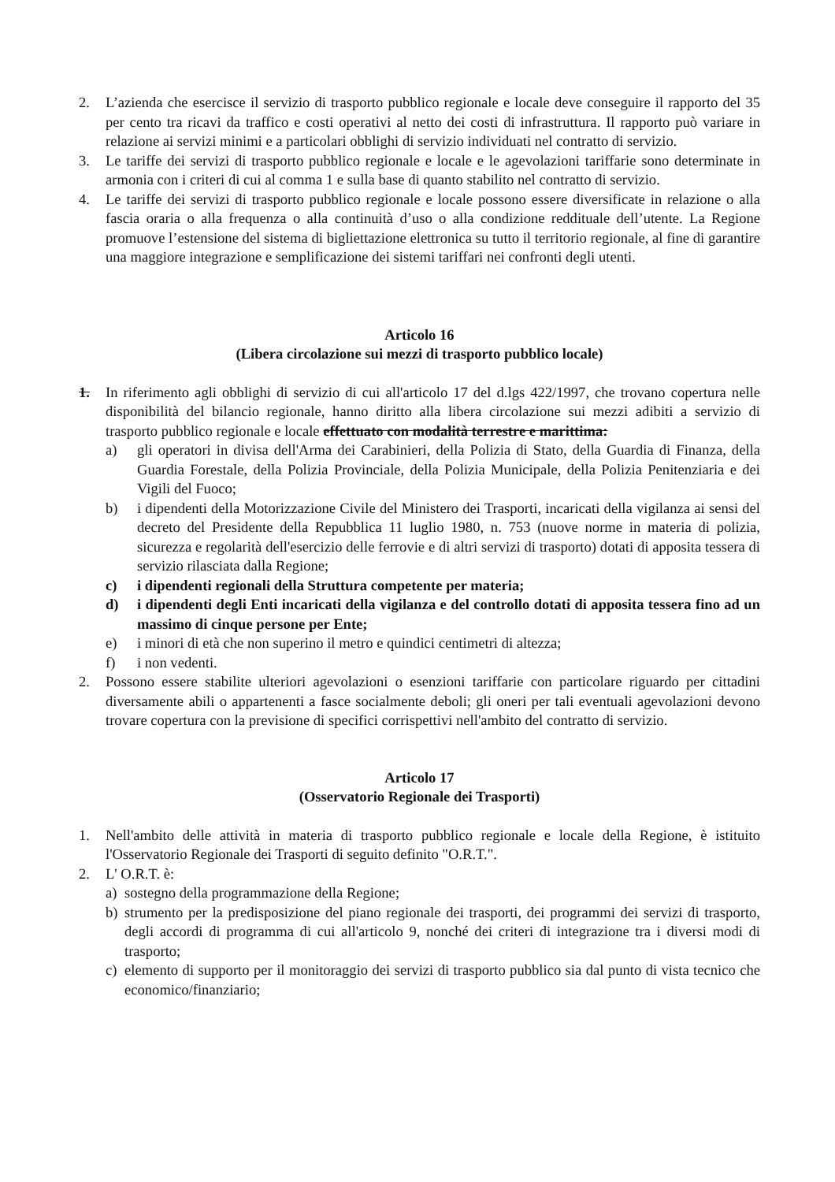2. L’azienda che esercisce il servizio di trasporto pubblico regionale e locale deve conseguire il rapporto del 35 per cento tra ricavi da traffico e costi operativi al netto dei costi di infrastruttura. Il rapporto può variare in relazione ai servizi minimi e a particolari obblighi di servizio individuati nel contratto di servizio.
3. Le tariffe dei servizi di trasporto pubblico regionale e locale e le agevolazioni tariffarie sono determinate in armonia con i criteri di cui al comma 1 e sulla base di quanto stabilito nel contratto di servizio.
4. Le tariffe dei servizi di trasporto pubblico regionale e locale possono essere diversificate in relazione o alla fascia oraria o alla frequenza o alla continuità d’uso o alla condizione reddituale dell’utente. La Regione promuove l’estensione del sistema di bigliettazione elettronica su tutto il territorio regionale, al fine di garantire una maggiore integrazione e semplificazione dei sistemi tariffari nei confronti degli utenti.
Articolo 16
(Libera circolazione sui mezzi di trasporto pubblico locale)
1. In riferimento agli obblighi di servizio di cui all'articolo 17 del d.lgs 422/1997, che trovano copertura nelle disponibilità del bilancio regionale, hanno diritto alla libera circolazione sui mezzi adibiti a servizio di trasporto pubblico regionale e locale effettuato con modalità terrestre e marittima:
a) gli operatori in divisa dell'Arma dei Carabinieri, della Polizia di Stato, della Guardia di Finanza, della Guardia Forestale, della Polizia Provinciale, della Polizia Municipale, della Polizia Penitenziaria e dei Vigili del Fuoco;
b) i dipendenti della Motorizzazione Civile del Ministero dei Trasporti, incaricati della vigilanza ai sensi del decreto del Presidente della Repubblica 11 luglio 1980, n. 753 (nuove norme in materia di polizia, sicurezza e regolarità dell'esercizio delle ferrovie e di altri servizi di trasporto) dotati di apposita tessera di servizio rilasciata dalla Regione;
c) i dipendenti regionali della Struttura competente per materia;
d) i dipendenti degli Enti incaricati della vigilanza e del controllo dotati di apposita tessera fino ad un massimo di cinque persone per Ente;
e) i minori di età che non superino il metro e quindici centimetri di altezza;
f) i non vedenti.
2. Possono essere stabilite ulteriori agevolazioni o esenzioni tariffarie con particolare riguardo per cittadini diversamente abili o appartenenti a fasce socialmente deboli; gli oneri per tali eventuali agevolazioni devono trovare copertura con la previsione di specifici corrispettivi nell'ambito del contratto di servizio.
Articolo 17
(Osservatorio Regionale dei Trasporti)
1. Nell'ambito delle attività in materia di trasporto pubblico regionale e locale della Regione, è istituito l'Osservatorio Regionale dei Trasporti di seguito definito "O.R.T.".
2. L' O.R.T. è:
a) sostegno della programmazione della Regione;
b) strumento per la predisposizione del piano regionale dei trasporti, dei programmi dei servizi di trasporto, degli accordi di programma di cui all'articolo 9, nonché dei criteri di integrazione tra i diversi modi di trasporto;
c) elemento di supporto per il monitoraggio dei servizi di trasporto pubblico sia dal punto di vista tecnico che economico/finanziario;